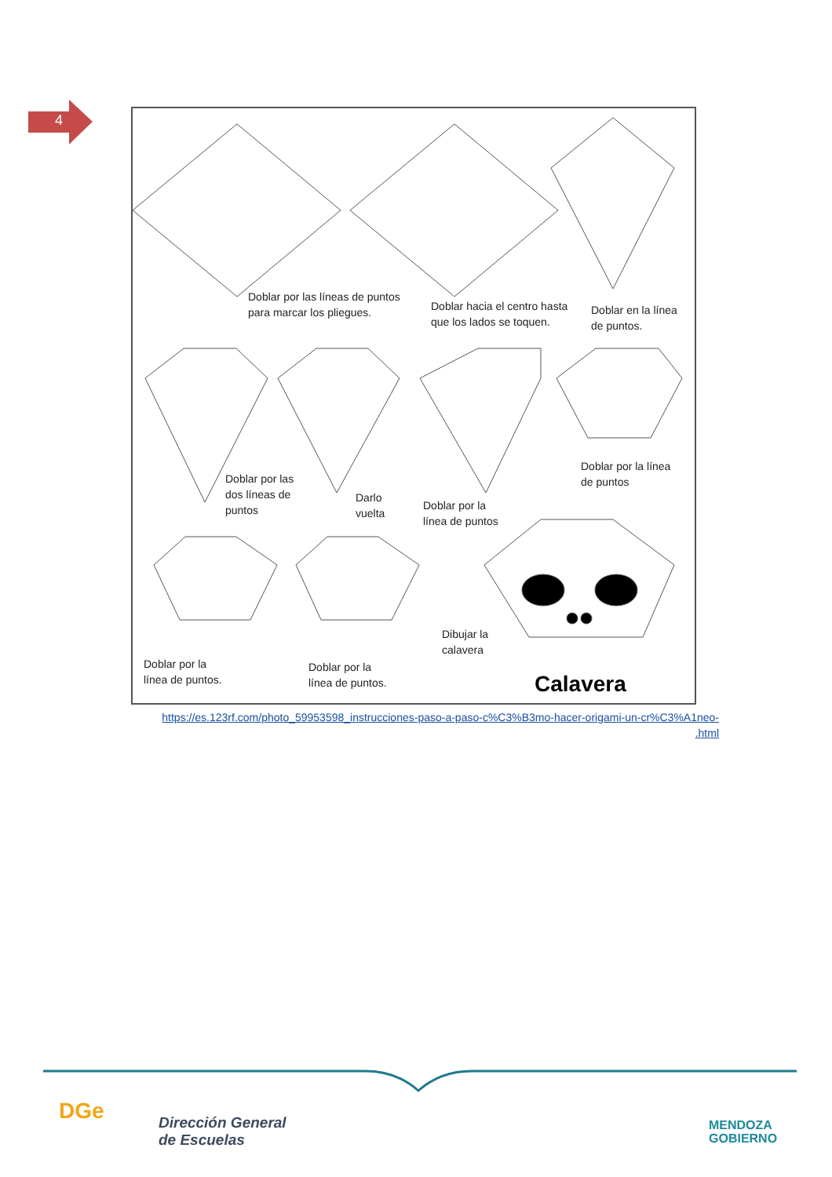4
Doblar por las líneas de puntos
para marcar los pliegues.
Doblar hacia el centro hasta
que los lados se toquen.
Doblar en la línea
de puntos.
Doblar por las
dos líneas de
puntos
Darlo
vuelta
Doblar por la
línea de puntos
Doblar por la línea
de puntos
Doblar por la
línea de puntos.
Doblar por la
línea de puntos.
Dibujar la
calavera
Calavera
https://es.123rf.com/photo_59953598_instrucciones-paso-a-paso-c%C3%B3mo-hacer-origami-un-cr%C3%A1neo-
.html
DGe
Dirección General
de Escuelas
MENDOZA
GOBIERNO